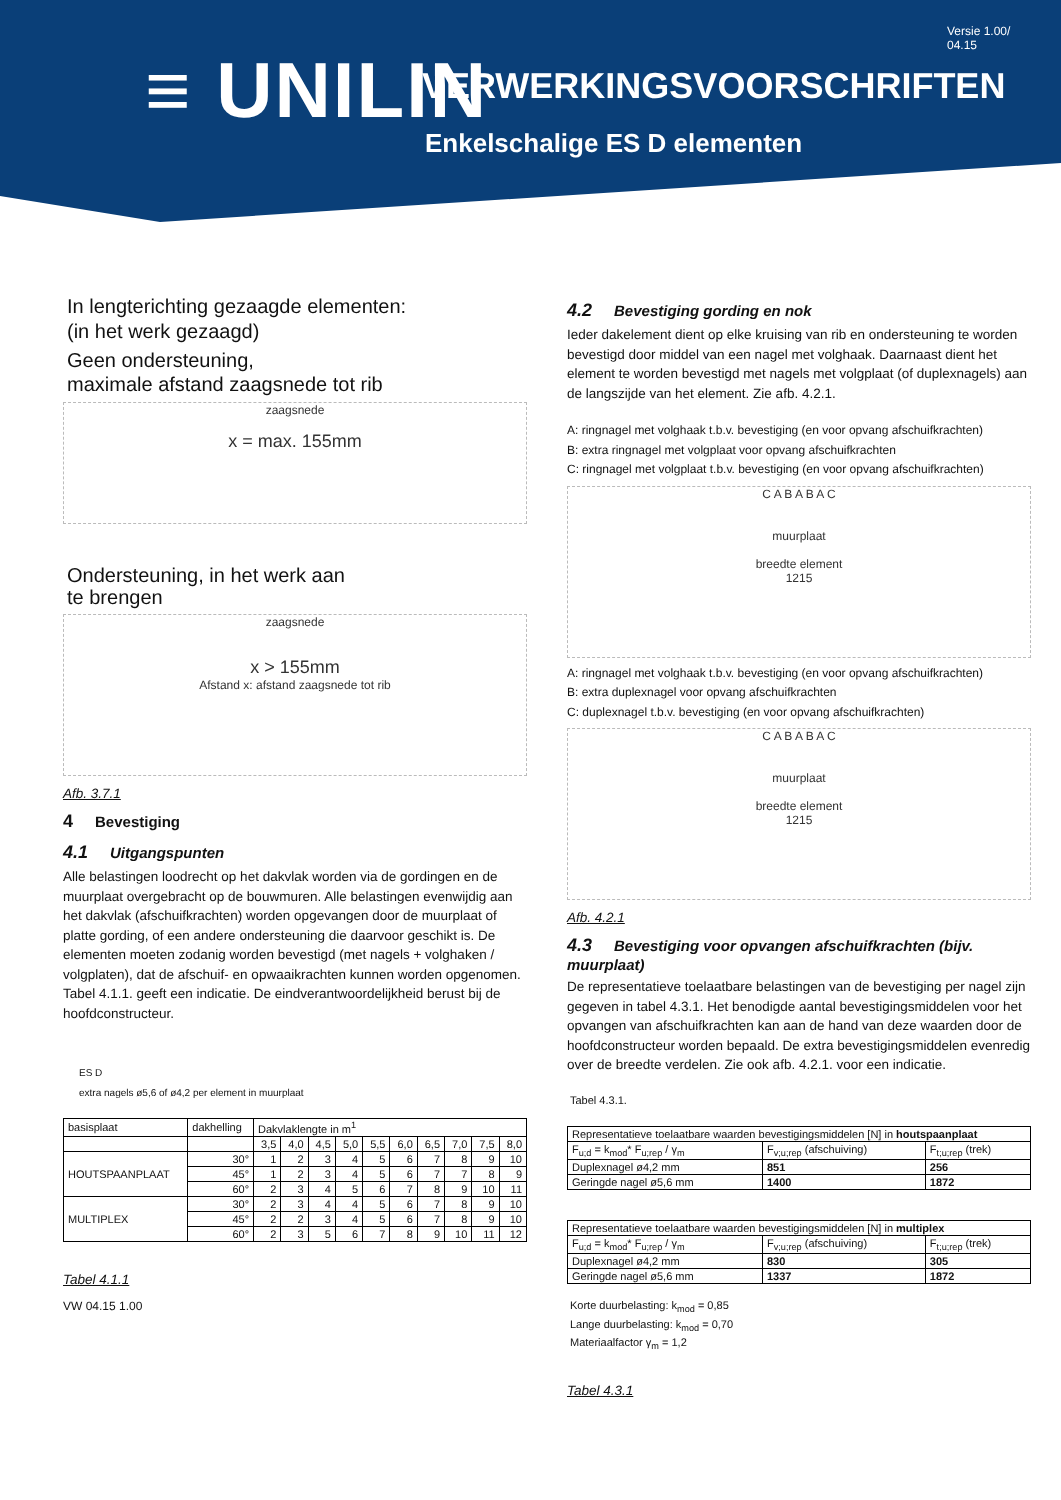≡ UNILIN
Versie 1.00/
04.15
VERWERKINGSVOORSCHRIFTEN
Enkelschalige ES D elementen
In lengterichting gezaagde elementen:
(in het werk gezaagd)
Geen ondersteuning,
maximale afstand zaagsnede tot rib
zaagsnede
x = max. 155mm
Ondersteuning, in het werk aan
te brengen
zaagsnede
x > 155mm
Afstand x: afstand zaagsnede tot rib
Afb. 3.7.1
4 Bevestiging
4.1 Uitgangspunten
Alle belastingen loodrecht op het dakvlak worden via de gordingen en de muurplaat overgebracht op de bouwmuren. Alle belastingen evenwijdig aan het dakvlak (afschuifkrachten) worden opgevangen door de muurplaat of platte gording, of een andere ondersteuning die daarvoor geschikt is. De elementen moeten zodanig worden bevestigd (met nagels + volghaken / volgplaten), dat de afschuif- en opwaaikrachten kunnen worden opgenomen. Tabel 4.1.1. geeft een indicatie. De eindverantwoordelijkheid berust bij de hoofdconstructeur.
ES D
extra nagels ø5,6 of ø4,2 per element in muurplaat
| basisplaat | dakhelling | Dakvlaklengte in m<sup>1</sup> | | | | | | | | | |
| | | 3,5 | 4,0 | 4,5 | 5,0 | 5,5 | 6,0 | 6,5 | 7,0 | 7,5 | 8,0 |
| HOUTSPAANPLAAT | 30° | 1 | 2 | 3 | 4 | 5 | 6 | 7 | 8 | 9 | 10 |
| | 45° | 1 | 2 | 3 | 4 | 5 | 6 | 7 | 7 | 8 | 9 |
| | 60° | 2 | 3 | 4 | 5 | 6 | 7 | 8 | 9 | 10 | 11 |
| MULTIPLEX | 30° | 2 | 3 | 4 | 4 | 5 | 6 | 7 | 8 | 9 | 10 |
| | 45° | 2 | 2 | 3 | 4 | 5 | 6 | 7 | 8 | 9 | 10 |
| | 60° | 2 | 3 | 5 | 6 | 7 | 8 | 9 | 10 | 11 | 12 |
Tabel 4.1.1
VW 04.15 1.00
4.2 Bevestiging gording en nok
Ieder dakelement dient op elke kruising van rib en ondersteuning te worden bevestigd door middel van een nagel met volghaak. Daarnaast dient het element te worden bevestigd met nagels met volgplaat (of duplexnagels) aan de langszijde van het element. Zie afb. 4.2.1.
A: ringnagel met volghaak t.b.v. bevestiging (en voor opvang afschuifkrachten)
B: extra ringnagel met volgplaat voor opvang afschuifkrachten
C: ringnagel met volgplaat t.b.v. bevestiging (en voor opvang afschuifkrachten)
C A B A B A C
muurplaat
breedte element
1215
A: ringnagel met volghaak t.b.v. bevestiging (en voor opvang afschuifkrachten)
B: extra duplexnagel voor opvang afschuifkrachten
C: duplexnagel t.b.v. bevestiging (en voor opvang afschuifkrachten)
C A B A B A C
muurplaat
breedte element
1215
Afb. 4.2.1
4.3 Bevestiging voor opvangen afschuifkrachten (bijv. muurplaat)
De representatieve toelaatbare belastingen van de bevestiging per nagel zijn gegeven in tabel 4.3.1. Het benodigde aantal bevestigingsmiddelen voor het opvangen van afschuifkrachten kan aan de hand van deze waarden door de hoofdconstructeur worden bepaald. De extra bevestigingsmiddelen evenredig over de breedte verdelen. Zie ook afb. 4.2.1. voor een indicatie.
Tabel 4.3.1.
| Representatieve toelaatbare waarden bevestigingsmiddelen [N] in houtspaanplaat | | |
| --- | --- | --- |
| F<sub>u;d</sub> = k<sub>mod</sub>* F<sub>u;rep</sub> / γ<sub>m</sub> | F<sub>v;u;rep</sub> (afschuiving) | F<sub>t;u;rep</sub> (trek) |
| Duplexnagel ø4,2 mm | 851 | 256 |
| Geringde nagel ø5,6 mm | 1400 | 1872 |
| Representatieve toelaatbare waarden bevestigingsmiddelen [N] in multiplex | | |
| --- | --- | --- |
| F<sub>u;d</sub> = k<sub>mod</sub>* F<sub>u;rep</sub> / γ<sub>m</sub> | F<sub>v;u;rep</sub> (afschuiving) | F<sub>t;u;rep</sub> (trek) |
| Duplexnagel ø4,2 mm | 830 | 305 |
| Geringde nagel ø5,6 mm | 1337 | 1872 |
Korte duurbelasting: k<sub>mod</sub> = 0,85
Lange duurbelasting: k<sub>mod</sub> = 0,70
Materiaalfactor γ<sub>m</sub> = 1,2
Tabel 4.3.1